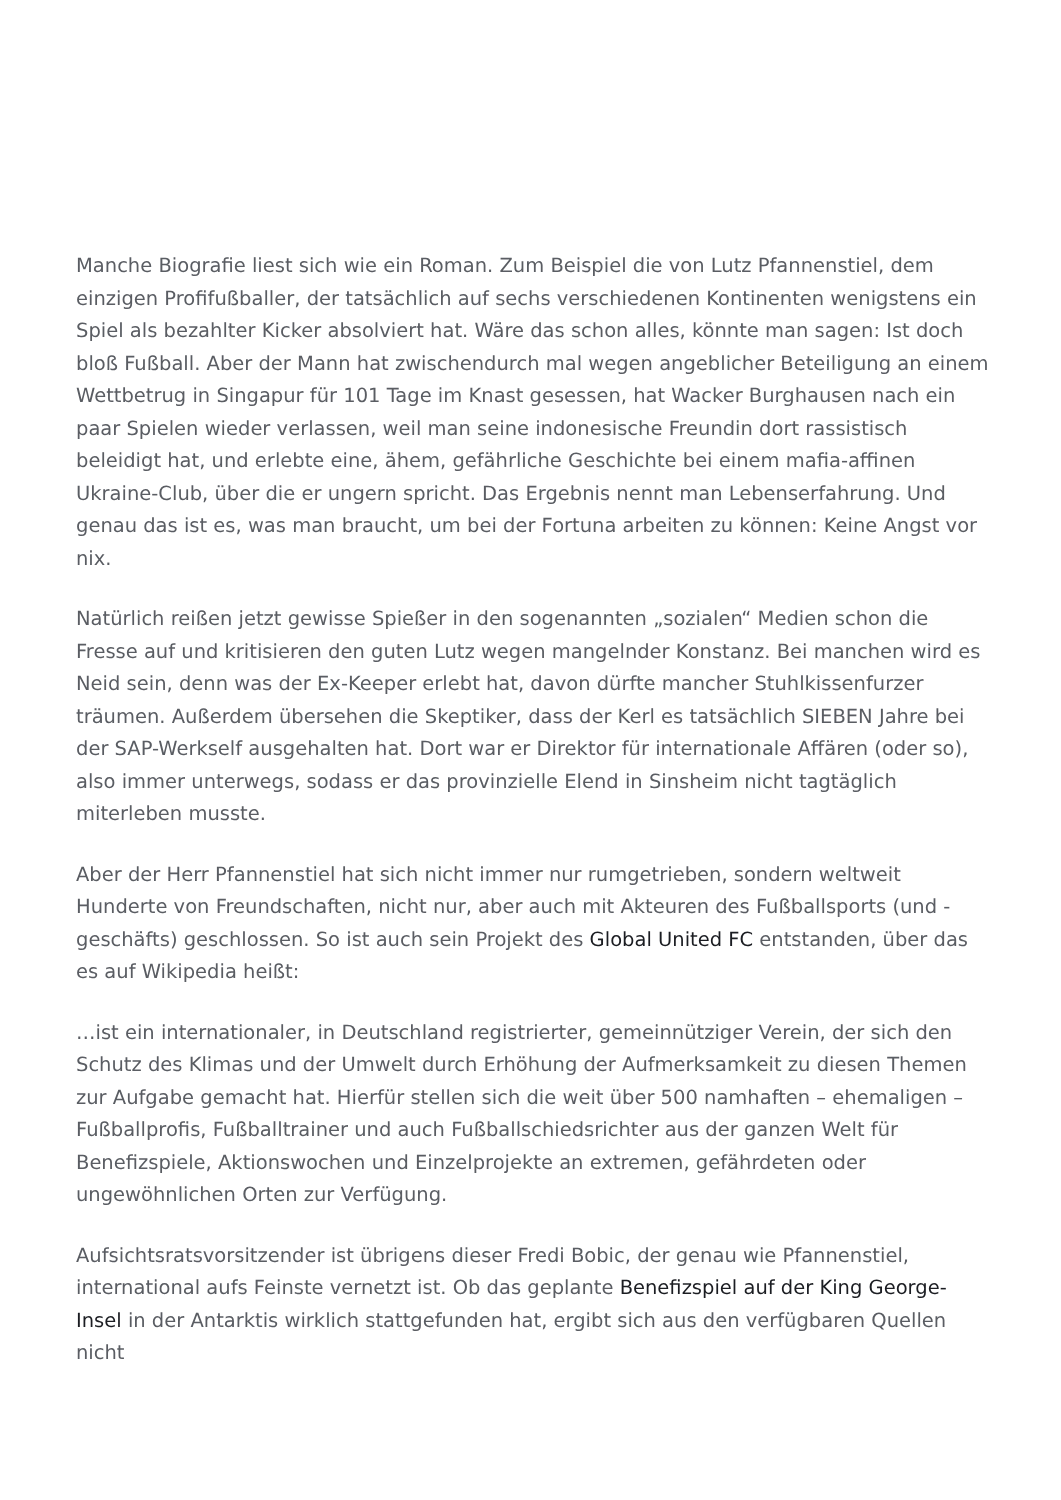Manche Biografie liest sich wie ein Roman. Zum Beispiel die von Lutz Pfannenstiel, dem einzigen Profifußballer, der tatsächlich auf sechs verschiedenen Kontinenten wenigstens ein Spiel als bezahlter Kicker absolviert hat. Wäre das schon alles, könnte man sagen: Ist doch bloß Fußball. Aber der Mann hat zwischendurch mal wegen angeblicher Beteiligung an einem Wettbetrug in Singapur für 101 Tage im Knast gesessen, hat Wacker Burghausen nach ein paar Spielen wieder verlassen, weil man seine indonesische Freundin dort rassistisch beleidigt hat, und erlebte eine, ähem, gefährliche Geschichte bei einem mafia-affinen Ukraine-Club, über die er ungern spricht. Das Ergebnis nennt man Lebenserfahrung. Und genau das ist es, was man braucht, um bei der Fortuna arbeiten zu können: Keine Angst vor nix.
Natürlich reißen jetzt gewisse Spießer in den sogenannten „sozialen“ Medien schon die Fresse auf und kritisieren den guten Lutz wegen mangelnder Konstanz. Bei manchen wird es Neid sein, denn was der Ex-Keeper erlebt hat, davon dürfte mancher Stuhlkissenfurzer träumen. Außerdem übersehen die Skeptiker, dass der Kerl es tatsächlich SIEBEN Jahre bei der SAP-Werkself ausgehalten hat. Dort war er Direktor für internationale Affären (oder so), also immer unterwegs, sodass er das provinzielle Elend in Sinsheim nicht tagtäglich miterleben musste.
Aber der Herr Pfannenstiel hat sich nicht immer nur rumgetrieben, sondern weltweit Hunderte von Freundschaften, nicht nur, aber auch mit Akteuren des Fußballsports (und -geschäfts) geschlossen. So ist auch sein Projekt des Global United FC entstanden, über das es auf Wikipedia heißt:
…ist ein internationaler, in Deutschland registrierter, gemeinnütziger Verein, der sich den Schutz des Klimas und der Umwelt durch Erhöhung der Aufmerksamkeit zu diesen Themen zur Aufgabe gemacht hat. Hierfür stellen sich die weit über 500 namhaften – ehemaligen – Fußballprofis, Fußballtrainer und auch Fußballschiedsrichter aus der ganzen Welt für Benefizspiele, Aktionswochen und Einzelprojekte an extremen, gefährdeten oder ungewöhnlichen Orten zur Verfügung.
Aufsichtsratsvorsitzender ist übrigens dieser Fredi Bobic, der genau wie Pfannenstiel, international aufs Feinste vernetzt ist. Ob das geplante Benefizspiel auf der King George-Insel in der Antarktis wirklich stattgefunden hat, ergibt sich aus den verfügbaren Quellen nicht